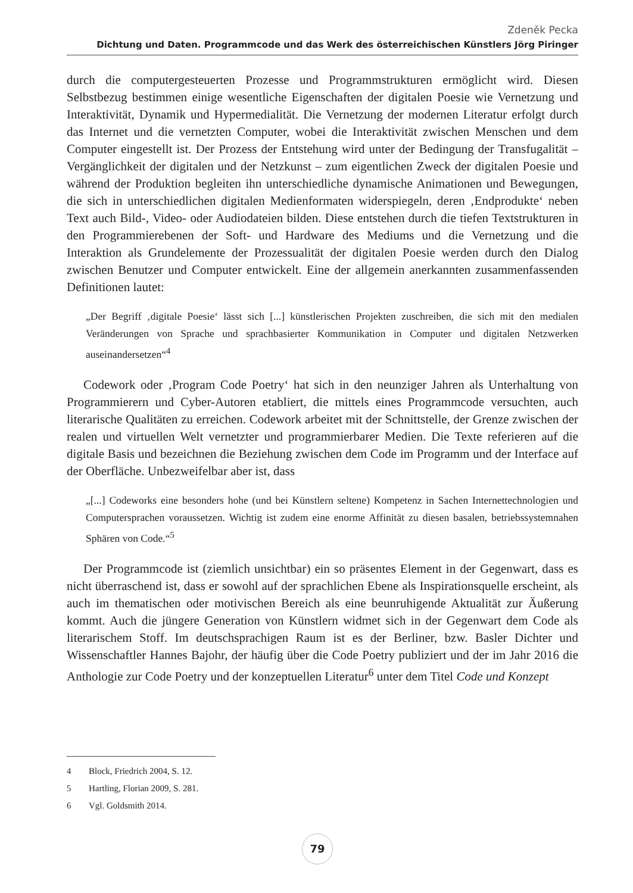Zdeněk Pecka
Dichtung und Daten. Programmcode und das Werk des österreichischen Künstlers Jörg Piringer
durch die computergesteuerten Prozesse und Programmstrukturen ermöglicht wird. Diesen Selbstbezug bestimmen einige wesentliche Eigenschaften der digitalen Poesie wie Vernetzung und Interaktivität, Dynamik und Hypermedialität. Die Vernetzung der modernen Literatur erfolgt durch das Internet und die vernetzten Computer, wobei die Interaktivität zwischen Menschen und dem Computer eingestellt ist. Der Prozess der Entstehung wird unter der Bedingung der Transfugalität – Vergänglichkeit der digitalen und der Netzkunst – zum eigentlichen Zweck der digitalen Poesie und während der Produktion begleiten ihn unterschiedliche dynamische Animationen und Bewegungen, die sich in unterschiedlichen digitalen Medienformaten widerspiegeln, deren ‚Endprodukte‘ neben Text auch Bild-, Video- oder Audiodateien bilden. Diese entstehen durch die tiefen Textstrukturen in den Programmierebenen der Soft- und Hardware des Mediums und die Vernetzung und die Interaktion als Grundelemente der Prozessualität der digitalen Poesie werden durch den Dialog zwischen Benutzer und Computer entwickelt. Eine der allgemein anerkannten zusammenfassenden Definitionen lautet:
„Der Begriff ‚digitale Poesie‘ lässt sich [...] künstlerischen Projekten zuschreiben, die sich mit den medialen Veränderungen von Sprache und sprachbasierter Kommunikation in Computer und digitalen Netzwerken auseinandersetzen“<sup>4</sup>
Codework oder ‚Program Code Poetry‘ hat sich in den neunziger Jahren als Unterhaltung von Programmierern und Cyber-Autoren etabliert, die mittels eines Programmcode versuchten, auch literarische Qualitäten zu erreichen. Codework arbeitet mit der Schnittstelle, der Grenze zwischen der realen und virtuellen Welt vernetzter und programmierbarer Medien. Die Texte referieren auf die digitale Basis und bezeichnen die Beziehung zwischen dem Code im Programm und der Interface auf der Oberfläche. Unbezweifelbar aber ist, dass
„[...] Codeworks eine besonders hohe (und bei Künstlern seltene) Kompetenz in Sachen Internettechnologien und Computersprachen voraussetzen. Wichtig ist zudem eine enorme Affinität zu diesen basalen, betriebssystemnahen Sphären von Code.“<sup>5</sup>
Der Programmcode ist (ziemlich unsichtbar) ein so präsentes Element in der Gegenwart, dass es nicht überraschend ist, dass er sowohl auf der sprachlichen Ebene als Inspirationsquelle erscheint, als auch im thematischen oder motivischen Bereich als eine beunruhigende Aktualität zur Äußerung kommt. Auch die jüngere Generation von Künstlern widmet sich in der Gegenwart dem Code als literarischem Stoff. Im deutschsprachigen Raum ist es der Berliner, bzw. Basler Dichter und Wissenschaftler Hannes Bajohr, der häufig über die Code Poetry publiziert und der im Jahr 2016 die Anthologie zur Code Poetry und der konzeptuellen Literatur<sup>6</sup> unter dem Titel Code und Konzept
4 Block, Friedrich 2004, S. 12.
5 Hartling, Florian 2009, S. 281.
6 Vgl. Goldsmith 2014.
79